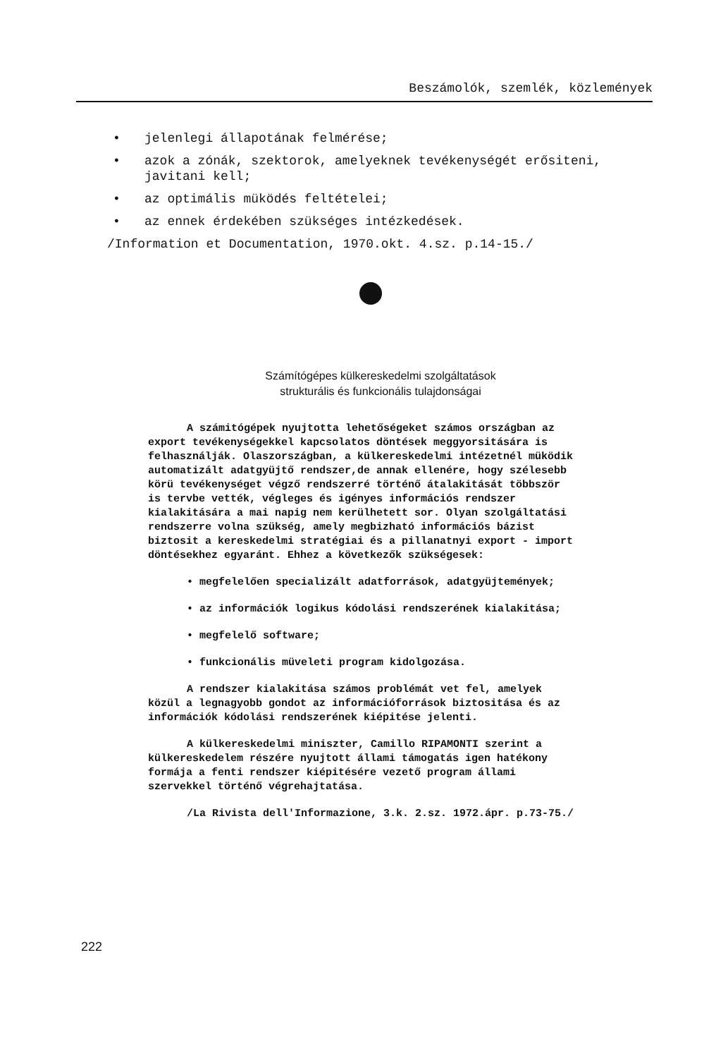Beszámolók, szemlék, közlemények
• jelenlegi állapotának felmérése;
• azok a zónák, szektorok, amelyeknek tevékenységét erősiteni, javitani kell;
• az optimális müködés feltételei;
• az ennek érdekében szükséges intézkedések.
/Information et Documentation, 1970.okt. 4.sz. p.14-15./
Számítógépes külkereskedelmi szolgáltatások
strukturális és funkcionális tulajdonságai
A számitógépek nyujtotta lehetőségeket számos országban az export tevékenységekkel kapcsolatos döntések meggyorsitására is felhasználják. Olaszországban, a külkereskedelmi intézetnél müködik automatizált adatgyüjtő rendszer,de annak ellenére, hogy szélesebb körü tevékenységet végző rendszerré történő átalakitását többször is tervbe vették, végleges és igényes információs rendszer kialakitására a mai napig nem kerülhetett sor. Olyan szolgáltatási rendszerre volna szükség, amely megbizható információs bázist biztosit a kereskedelmi stratégiai és a pillanatnyi export - import döntésekhez egyaránt. Ehhez a következők szükségesek:
• megfelelően specializált adatforrások, adatgyüjtemények;
• az információk logikus kódolási rendszerének kialakitása;
• megfelelő software;
• funkcionális müveleti program kidolgozása.
A rendszer kialakitása számos problémát vet fel, amelyek közül a legnagyobb gondot az információforrások biztositása és az információk kódolási rendszerének kiépitése jelenti.
A külkereskedelmi miniszter, Camillo RIPAMONTI szerint a külkereskedelem részére nyujtott állami támogatás igen hatékony formája a fenti rendszer kiépitésére vezető program állami szervekkel történő végrehajtatása.
/La Rivista dell'Informazione, 3.k. 2.sz. 1972.ápr. p.73-75./
222